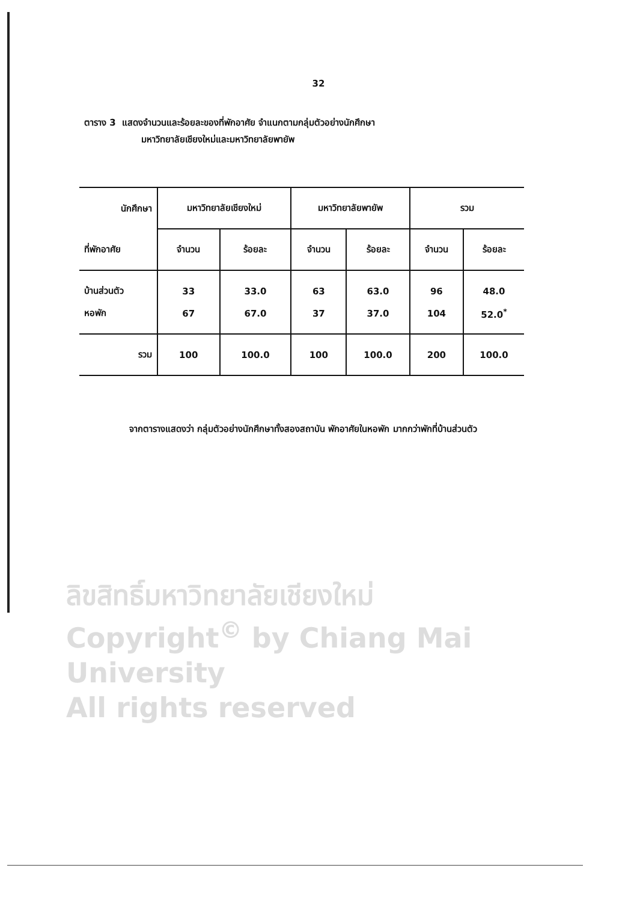32
ตาราง 3 แสดงจำนวนและร้อยละของที่พักอาศัย จำแนกตามกลุ่มตัวอย่างนักศึกษา
มหาวิทยาลัยเชียงใหม่และมหาวิทยาลัยพายัพ
| นักศึกษา | มหาวิทยาลัยเชียงใหม่ | | มหาวิทยาลัยพายัพ | | รวม | |
| --- | --- | --- | --- | --- | --- | --- |
| ที่พักอาศัย | จำนวน | ร้อยละ | จำนวน | ร้อยละ | จำนวน | ร้อยละ |
| บ้านส่วนตัว | 33 | 33.0 | 63 | 63.0 | 96 | 48.0 |
| หอพัก | 67 | 67.0 | 37 | 37.0 | 104 | 52.0<sup>*</sup> |
| รวม | 100 | 100.0 | 100 | 100.0 | 200 | 100.0 |
จากตารางแสดงว่า กลุ่มตัวอย่างนักศึกษาทั้งสองสถาบัน พักอาศัยในหอพัก มากกว่าพักที่บ้านส่วนตัว
ลิขสิทธิ์มหาวิทยาลัยเชียงใหม่
Copyright<sup>©</sup> by Chiang Mai University
All rights reserved